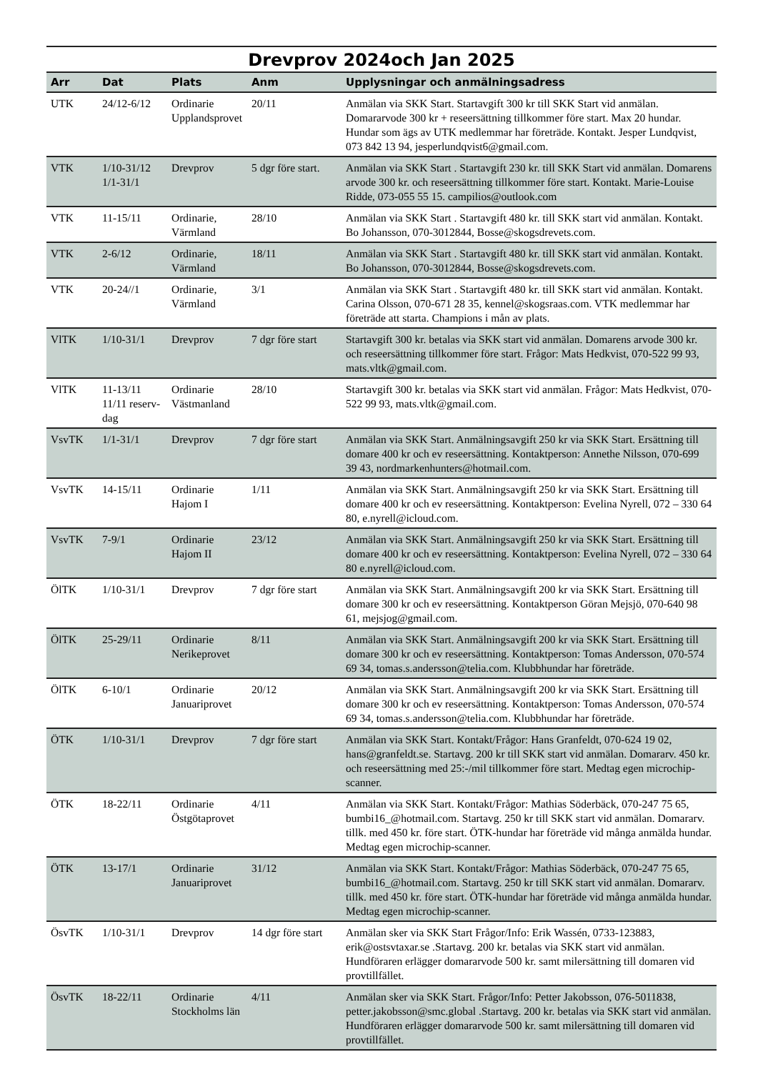Drevprov 2024och Jan 2025
| Arr | Dat | Plats | Anm | Upplysningar och anmälningsadress |
| --- | --- | --- | --- | --- |
| UTK | 24/12-6/12 | Ordinarie Upplandsprovet | 20/11 | Anmälan via SKK Start. Startavgift 300 kr till SKK Start vid anmälan. Domararvode 300 kr + reseersättning tillkommer före start. Max 20 hundar. Hundar som ägs av UTK medlemmar har företräde. Kontakt. Jesper Lundqvist, 073 842 13 94, jesperlundqvist6@gmail.com. |
| VTK | 1/10-31/12 1/1-31/1 | Drevprov | 5 dgr före start. | Anmälan via SKK Start . Startavgift 230 kr. till SKK Start vid anmälan. Domarens arvode 300 kr. och reseersättning tillkommer före start. Kontakt. Marie-Louise Ridde, 073-055 55 15. campilios@outlook.com |
| VTK | 11-15/11 | Ordinarie, Värmland | 28/10 | Anmälan via SKK Start . Startavgift 480 kr. till SKK start vid anmälan. Kontakt. Bo Johansson, 070-3012844, Bosse@skogsdrevets.com. |
| VTK | 2-6/12 | Ordinarie, Värmland | 18/11 | Anmälan via SKK Start . Startavgift 480 kr. till SKK start vid anmälan. Kontakt. Bo Johansson, 070-3012844, Bosse@skogsdrevets.com. |
| VTK | 20-24//1 | Ordinarie, Värmland | 3/1 | Anmälan via SKK Start . Startavgift 480 kr. till SKK start vid anmälan. Kontakt. Carina Olsson, 070-671 28 35, kennel@skogsraas.com. VTK medlemmar har företräde att starta. Champions i mån av plats. |
| VlTK | 1/10-31/1 | Drevprov | 7 dgr före start | Startavgift 300 kr. betalas via SKK start vid anmälan. Domarens arvode 300 kr. och reseersättning tillkommer före start. Frågor: Mats Hedkvist, 070-522 99 93, mats.vltk@gmail.com. |
| VlTK | 11-13/11 11/11 reserv-dag | Ordinarie Västmanland | 28/10 | Startavgift 300 kr. betalas via SKK start vid anmälan. Frågor: Mats Hedkvist, 070-522 99 93, mats.vltk@gmail.com. |
| VsvTK | 1/1-31/1 | Drevprov | 7 dgr före start | Anmälan via SKK Start. Anmälningsavgift 250 kr via SKK Start. Ersättning till domare 400 kr och ev reseersättning. Kontaktperson: Annethe Nilsson, 070-699 39 43, nordmarkenhunters@hotmail.com. |
| VsvTK | 14-15/11 | Ordinarie Hajom I | 1/11 | Anmälan via SKK Start. Anmälningsavgift 250 kr via SKK Start. Ersättning till domare 400 kr och ev reseersättning. Kontaktperson: Evelina Nyrell, 072 – 330 64 80, e.nyrell@icloud.com. |
| VsvTK | 7-9/1 | Ordinarie Hajom II | 23/12 | Anmälan via SKK Start. Anmälningsavgift 250 kr via SKK Start. Ersättning till domare 400 kr och ev reseersättning. Kontaktperson: Evelina Nyrell, 072 – 330 64 80 e.nyrell@icloud.com. |
| ÖlTK | 1/10-31/1 | Drevprov | 7 dgr före start | Anmälan via SKK Start. Anmälningsavgift 200 kr via SKK Start. Ersättning till domare 300 kr och ev reseersättning. Kontaktperson Göran Mejsjö, 070-640 98 61, mejsjog@gmail.com. |
| ÖlTK | 25-29/11 | Ordinarie Nerikeprovet | 8/11 | Anmälan via SKK Start. Anmälningsavgift 200 kr via SKK Start. Ersättning till domare 300 kr och ev reseersättning. Kontaktperson: Tomas Andersson, 070-574 69 34, tomas.s.andersson@telia.com. Klubbhundar har företräde. |
| ÖlTK | 6-10/1 | Ordinarie Januariprovet | 20/12 | Anmälan via SKK Start. Anmälningsavgift 200 kr via SKK Start. Ersättning till domare 300 kr och ev reseersättning. Kontaktperson: Tomas Andersson, 070-574 69 34, tomas.s.andersson@telia.com. Klubbhundar har företräde. |
| ÖTK | 1/10-31/1 | Drevprov | 7 dgr före start | Anmälan via SKK Start. Kontakt/Frågor: Hans Granfeldt, 070-624 19 02, hans@granfeldt.se. Startavg. 200 kr till SKK start vid anmälan. Domararv. 450 kr. och reseersättning med 25:-/mil tillkommer före start. Medtag egen microchip-scanner. |
| ÖTK | 18-22/11 | Ordinarie Östgötaprovet | 4/11 | Anmälan via SKK Start. Kontakt/Frågor: Mathias Söderbäck, 070-247 75 65, bumbi16_@hotmail.com. Startavg. 250 kr till SKK start vid anmälan. Domararv. tillk. med 450 kr. före start. ÖTK-hundar har företräde vid många anmälda hundar. Medtag egen microchip-scanner. |
| ÖTK | 13-17/1 | Ordinarie Januariprovet | 31/12 | Anmälan via SKK Start. Kontakt/Frågor: Mathias Söderbäck, 070-247 75 65, bumbi16_@hotmail.com. Startavg. 250 kr till SKK start vid anmälan. Domararv. tillk. med 450 kr. före start. ÖTK-hundar har företräde vid många anmälda hundar. Medtag egen microchip-scanner. |
| ÖsvTK | 1/10-31/1 | Drevprov | 14 dgr före start | Anmälan sker via SKK Start Frågor/Info: Erik Wassén, 0733-123883, erik@ostsvtaxar.se .Startavg. 200 kr. betalas via SKK start vid anmälan. Hundföraren erlägger domararvode 500 kr. samt milersättning till domaren vid provtillfället. |
| ÖsvTK | 18-22/11 | Ordinarie Stockholms län | 4/11 | Anmälan sker via SKK Start. Frågor/Info: Petter Jakobsson, 076-5011838, petter.jakobsson@smc.global .Startavg. 200 kr. betalas via SKK start vid anmälan. Hundföraren erlägger domararvode 500 kr. samt milersättning till domaren vid provtillfället. |